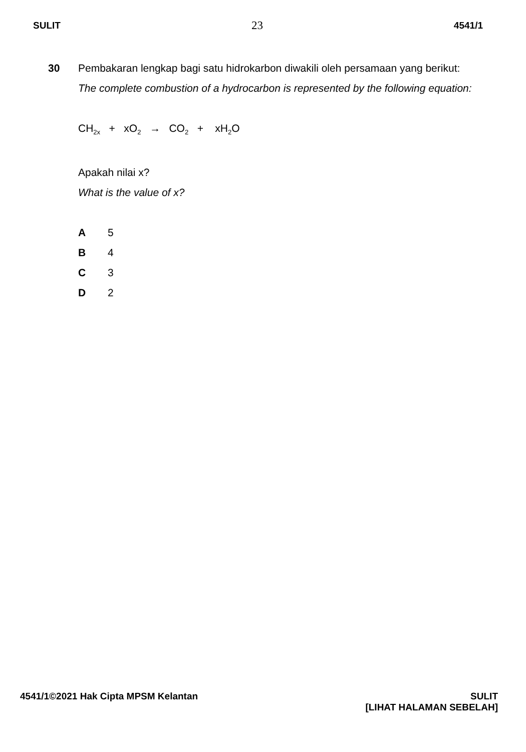SULIT 23 4541/1
30 Pembakaran lengkap bagi satu hidrokarbon diwakili oleh persamaan yang berikut:
The complete combustion of a hydrocarbon is represented by the following equation:
CH<sub>2x</sub> + xO<sub>2</sub> → CO<sub>2</sub> + xH<sub>2</sub>O
Apakah nilai x?
What is the value of x?
A 5
B 4
C 3
D 2
4541/1©2021 Hak Cipta MPSM Kelantan SULIT
[LIHAT HALAMAN SEBELAH]